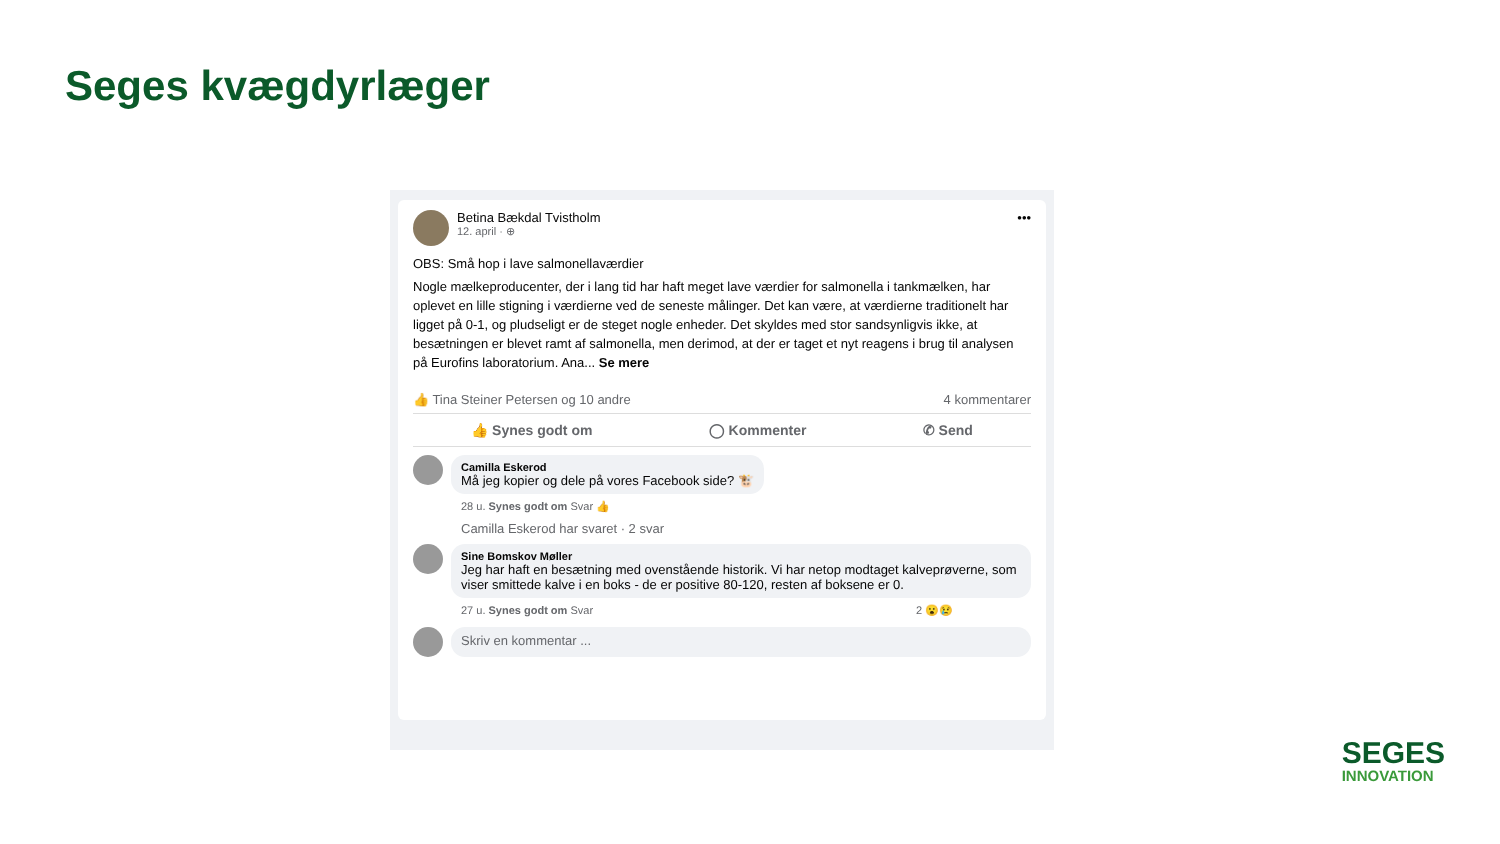Seges kvægdyrlæger
Betina Bækdal Tvistholm
12. april · ⊕
•••
OBS: Små hop i lave salmonellaværdier
Nogle mælkeproducenter, der i lang tid har haft meget lave værdier for salmonella i tankmælken, har oplevet en lille stigning i værdierne ved de seneste målinger. Det kan være, at værdierne traditionelt har ligget på 0-1, og pludseligt er de steget nogle enheder. Det skyldes med stor sandsynligvis ikke, at besætningen er blevet ramt af salmonella, men derimod, at der er taget et nyt reagens i brug til analysen på Eurofins laboratorium. Ana... Se mere
👍 Tina Steiner Petersen og 10 andre 4 kommentarer
👍 Synes godt om ◯ Kommenter ✆ Send
Camilla Eskerod
Må jeg kopier og dele på vores Facebook side? 🐮
28 u. Synes godt om Svar 👍
Camilla Eskerod har svaret · 2 svar
Sine Bomskov Møller
Jeg har haft en besætning med ovenstående historik. Vi har netop modtaget kalveprøverne, som viser smittede kalve i en boks - de er positive 80-120, resten af boksene er 0.
27 u. Synes godt om Svar 2 😮😢
Skriv en kommentar ...
SEGES
INNOVATION